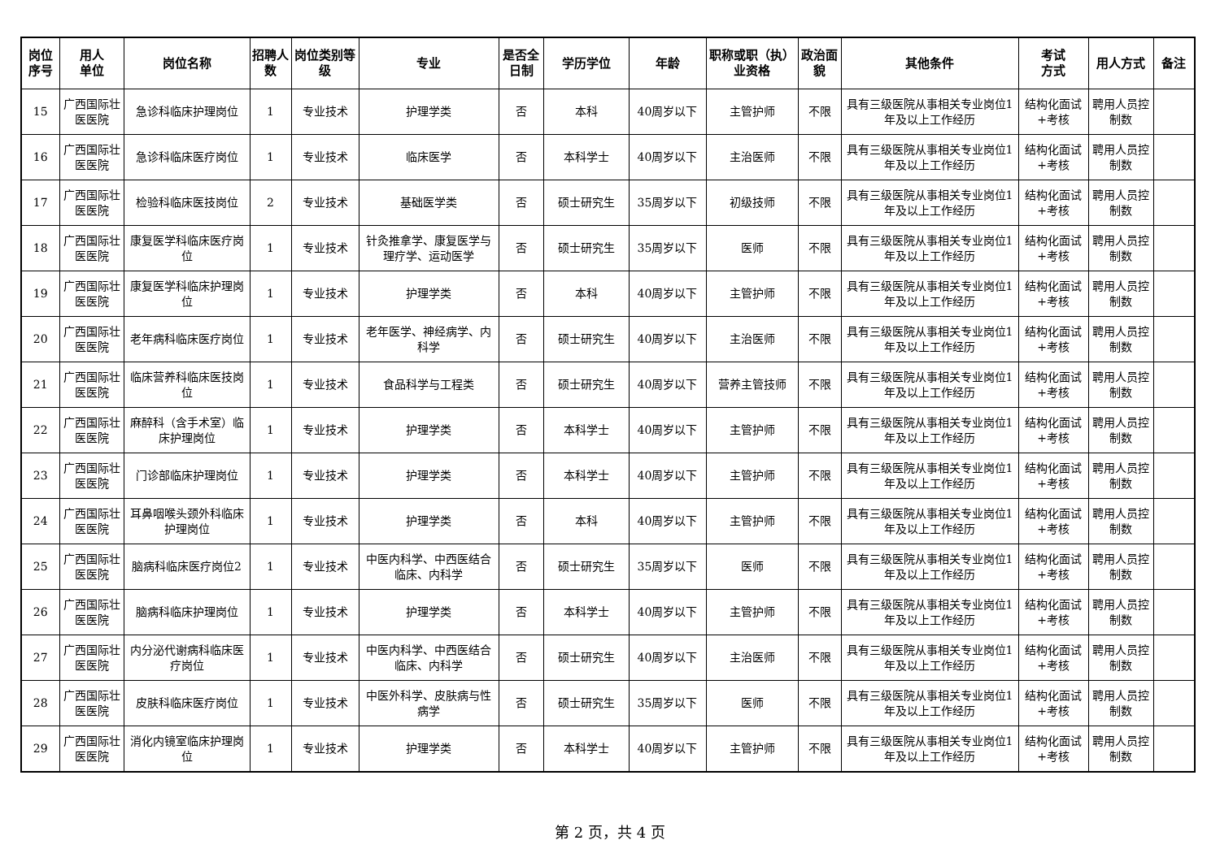| 岗位序号 | 用人 单位 | 岗位名称 | 招聘人数 | 岗位类别等级 | 专业 | 是否全日制 | 学历学位 | 年龄 | 职称或职（执）业资格 | 政治面貌 | 其他条件 | 考试 方式 | 用人方式 | 备注 |
| --- | --- | --- | --- | --- | --- | --- | --- | --- | --- | --- | --- | --- | --- | --- |
| 15 | 广西国际壮医医院 | 急诊科临床护理岗位 | 1 | 专业技术 | 护理学类 | 否 | 本科 | 40周岁以下 | 主管护师 | 不限 | 具有三级医院从事相关专业岗位1年及以上工作经历 | 结构化面试+考核 | 聘用人员控制数 | |
| 16 | 广西国际壮医医院 | 急诊科临床医疗岗位 | 1 | 专业技术 | 临床医学 | 否 | 本科学士 | 40周岁以下 | 主治医师 | 不限 | 具有三级医院从事相关专业岗位1年及以上工作经历 | 结构化面试+考核 | 聘用人员控制数 | |
| 17 | 广西国际壮医医院 | 检验科临床医技岗位 | 2 | 专业技术 | 基础医学类 | 否 | 硕士研究生 | 35周岁以下 | 初级技师 | 不限 | 具有三级医院从事相关专业岗位1年及以上工作经历 | 结构化面试+考核 | 聘用人员控制数 | |
| 18 | 广西国际壮医医院 | 康复医学科临床医疗岗位 | 1 | 专业技术 | 针灸推拿学、康复医学与理疗学、运动医学 | 否 | 硕士研究生 | 35周岁以下 | 医师 | 不限 | 具有三级医院从事相关专业岗位1年及以上工作经历 | 结构化面试+考核 | 聘用人员控制数 | |
| 19 | 广西国际壮医医院 | 康复医学科临床护理岗位 | 1 | 专业技术 | 护理学类 | 否 | 本科 | 40周岁以下 | 主管护师 | 不限 | 具有三级医院从事相关专业岗位1年及以上工作经历 | 结构化面试+考核 | 聘用人员控制数 | |
| 20 | 广西国际壮医医院 | 老年病科临床医疗岗位 | 1 | 专业技术 | 老年医学、神经病学、内科学 | 否 | 硕士研究生 | 40周岁以下 | 主治医师 | 不限 | 具有三级医院从事相关专业岗位1年及以上工作经历 | 结构化面试+考核 | 聘用人员控制数 | |
| 21 | 广西国际壮医医院 | 临床营养科临床医技岗位 | 1 | 专业技术 | 食品科学与工程类 | 否 | 硕士研究生 | 40周岁以下 | 营养主管技师 | 不限 | 具有三级医院从事相关专业岗位1年及以上工作经历 | 结构化面试+考核 | 聘用人员控制数 | |
| 22 | 广西国际壮医医院 | 麻醉科（含手术室）临床护理岗位 | 1 | 专业技术 | 护理学类 | 否 | 本科学士 | 40周岁以下 | 主管护师 | 不限 | 具有三级医院从事相关专业岗位1年及以上工作经历 | 结构化面试+考核 | 聘用人员控制数 | |
| 23 | 广西国际壮医医院 | 门诊部临床护理岗位 | 1 | 专业技术 | 护理学类 | 否 | 本科学士 | 40周岁以下 | 主管护师 | 不限 | 具有三级医院从事相关专业岗位1年及以上工作经历 | 结构化面试+考核 | 聘用人员控制数 | |
| 24 | 广西国际壮医医院 | 耳鼻咽喉头颈外科临床护理岗位 | 1 | 专业技术 | 护理学类 | 否 | 本科 | 40周岁以下 | 主管护师 | 不限 | 具有三级医院从事相关专业岗位1年及以上工作经历 | 结构化面试+考核 | 聘用人员控制数 | |
| 25 | 广西国际壮医医院 | 脑病科临床医疗岗位2 | 1 | 专业技术 | 中医内科学、中西医结合临床、内科学 | 否 | 硕士研究生 | 35周岁以下 | 医师 | 不限 | 具有三级医院从事相关专业岗位1年及以上工作经历 | 结构化面试+考核 | 聘用人员控制数 | |
| 26 | 广西国际壮医医院 | 脑病科临床护理岗位 | 1 | 专业技术 | 护理学类 | 否 | 本科学士 | 40周岁以下 | 主管护师 | 不限 | 具有三级医院从事相关专业岗位1年及以上工作经历 | 结构化面试+考核 | 聘用人员控制数 | |
| 27 | 广西国际壮医医院 | 内分泌代谢病科临床医疗岗位 | 1 | 专业技术 | 中医内科学、中西医结合临床、内科学 | 否 | 硕士研究生 | 40周岁以下 | 主治医师 | 不限 | 具有三级医院从事相关专业岗位1年及以上工作经历 | 结构化面试+考核 | 聘用人员控制数 | |
| 28 | 广西国际壮医医院 | 皮肤科临床医疗岗位 | 1 | 专业技术 | 中医外科学、皮肤病与性病学 | 否 | 硕士研究生 | 35周岁以下 | 医师 | 不限 | 具有三级医院从事相关专业岗位1年及以上工作经历 | 结构化面试+考核 | 聘用人员控制数 | |
| 29 | 广西国际壮医医院 | 消化内镜室临床护理岗位 | 1 | 专业技术 | 护理学类 | 否 | 本科学士 | 40周岁以下 | 主管护师 | 不限 | 具有三级医院从事相关专业岗位1年及以上工作经历 | 结构化面试+考核 | 聘用人员控制数 | |
第 2 页，共 4 页